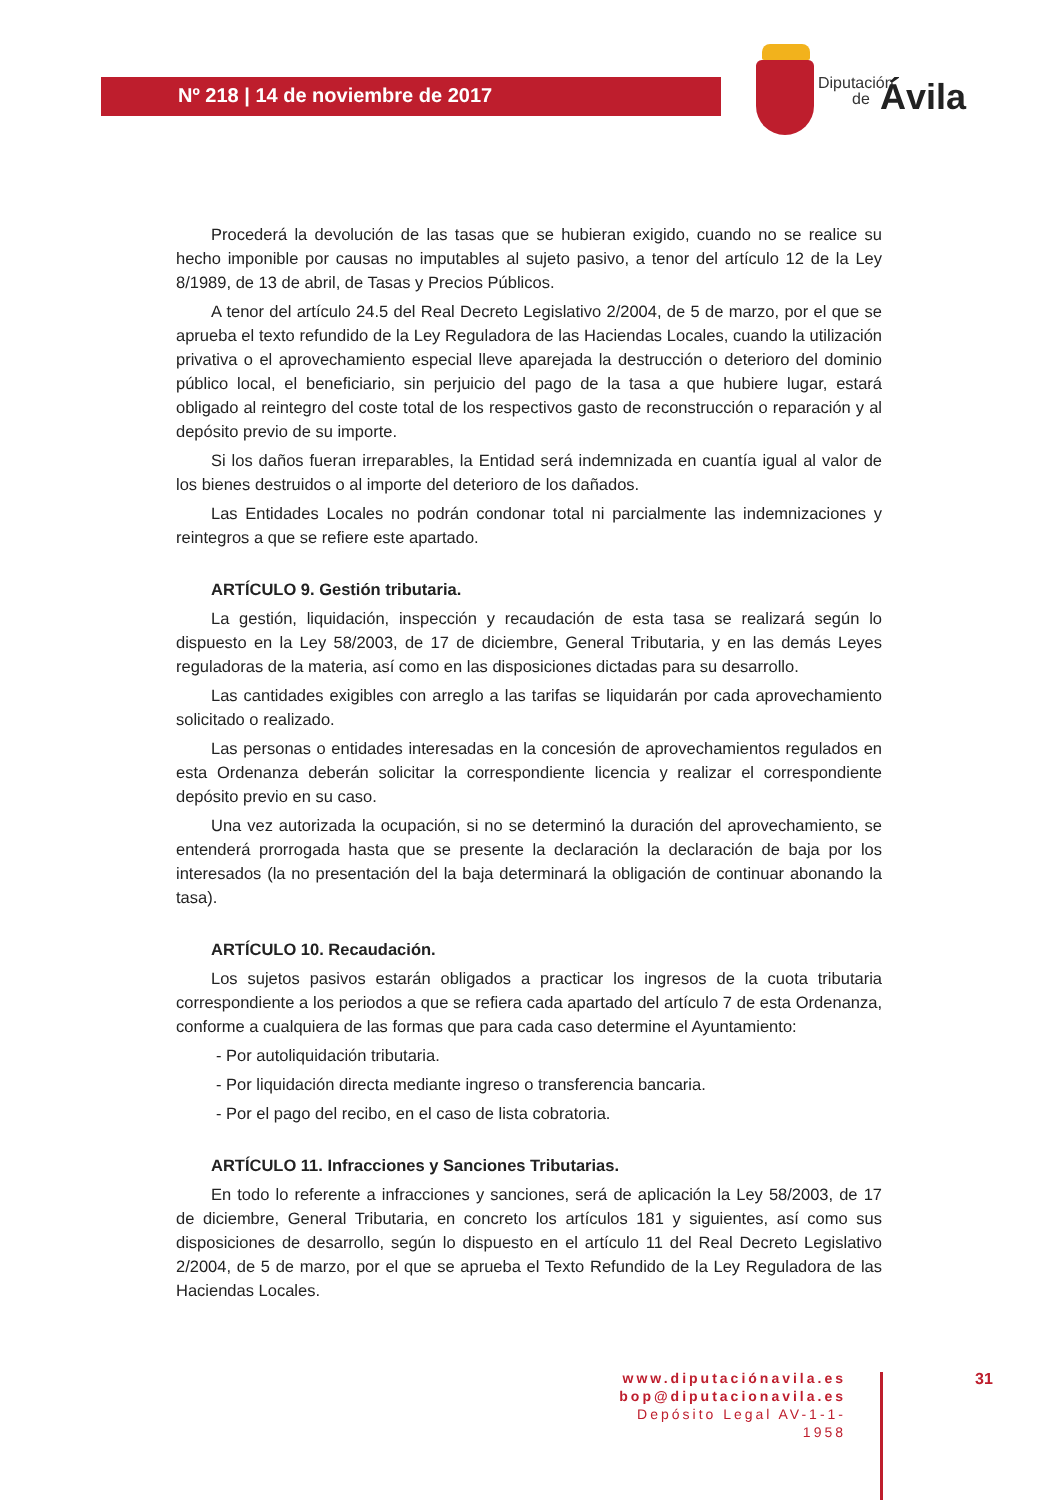Nº 218 | 14 de noviembre de 2017
Diputación
de Ávila
Procederá la devolución de las tasas que se hubieran exigido, cuando no se realice su hecho imponible por causas no imputables al sujeto pasivo, a tenor del artículo 12 de la Ley 8/1989, de 13 de abril, de Tasas y Precios Públicos.
A tenor del artículo 24.5 del Real Decreto Legislativo 2/2004, de 5 de marzo, por el que se aprueba el texto refundido de la Ley Reguladora de las Haciendas Locales, cuando la utilización privativa o el aprovechamiento especial lleve aparejada la destrucción o deterioro del dominio público local, el beneficiario, sin perjuicio del pago de la tasa a que hubiere lugar, estará obligado al reintegro del coste total de los respectivos gasto de reconstrucción o reparación y al depósito previo de su importe.
Si los daños fueran irreparables, la Entidad será indemnizada en cuantía igual al valor de los bienes destruidos o al importe del deterioro de los dañados.
Las Entidades Locales no podrán condonar total ni parcialmente las indemnizaciones y reintegros a que se refiere este apartado.
ARTÍCULO 9. Gestión tributaria.
La gestión, liquidación, inspección y recaudación de esta tasa se realizará según lo dispuesto en la Ley 58/2003, de 17 de diciembre, General Tributaria, y en las demás Leyes reguladoras de la materia, así como en las disposiciones dictadas para su desarrollo.
Las cantidades exigibles con arreglo a las tarifas se liquidarán por cada aprovechamiento solicitado o realizado.
Las personas o entidades interesadas en la concesión de aprovechamientos regulados en esta Ordenanza deberán solicitar la correspondiente licencia y realizar el correspondiente depósito previo en su caso.
Una vez autorizada la ocupación, si no se determinó la duración del aprovechamiento, se entenderá prorrogada hasta que se presente la declaración la declaración de baja por los interesados (la no presentación del la baja determinará la obligación de continuar abonando la tasa).
ARTÍCULO 10. Recaudación.
Los sujetos pasivos estarán obligados a practicar los ingresos de la cuota tributaria correspondiente a los periodos a que se refiera cada apartado del artículo 7 de esta Ordenanza, conforme a cualquiera de las formas que para cada caso determine el Ayuntamiento:
- Por autoliquidación tributaria.
- Por liquidación directa mediante ingreso o transferencia bancaria.
- Por el pago del recibo, en el caso de lista cobratoria.
ARTÍCULO 11. Infracciones y Sanciones Tributarias.
En todo lo referente a infracciones y sanciones, será de aplicación la Ley 58/2003, de 17 de diciembre, General Tributaria, en concreto los artículos 181 y siguientes, así como sus disposiciones de desarrollo, según lo dispuesto en el artículo 11 del Real Decreto Legislativo 2/2004, de 5 de marzo, por el que se aprueba el Texto Refundido de la Ley Reguladora de las Haciendas Locales.
www.diputaciónavila.es
bop@diputacionavila.es
Depósito Legal AV-1-1-1958
31